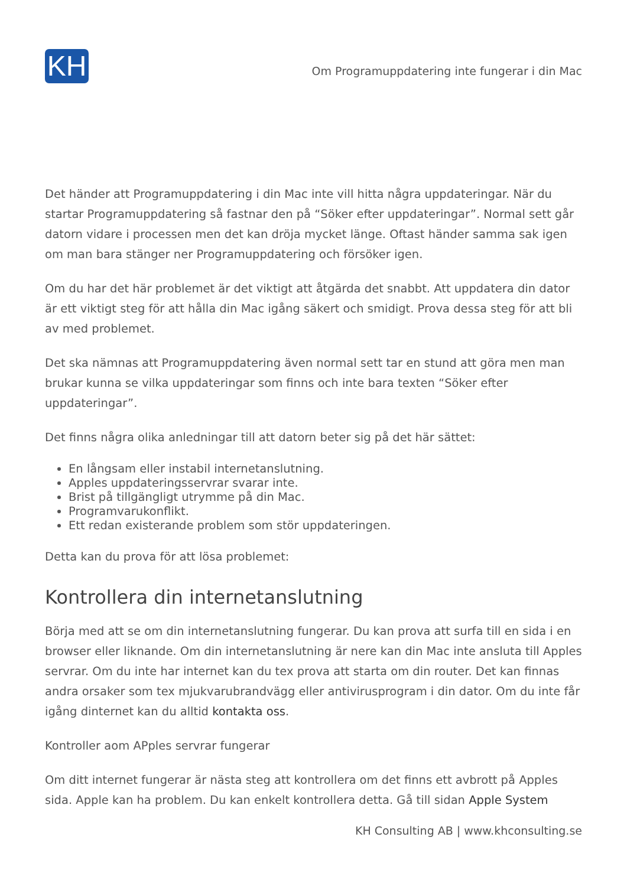KH
Om Programuppdatering inte fungerar i din Mac
Det händer att Programuppdatering i din Mac inte vill hitta några uppdateringar. När du startar Programuppdatering så fastnar den på “Söker efter uppdateringar”. Normal sett går datorn vidare i processen men det kan dröja mycket länge. Oftast händer samma sak igen om man bara stänger ner Programuppdatering och försöker igen.
Om du har det här problemet är det viktigt att åtgärda det snabbt. Att uppdatera din dator är ett viktigt steg för att hålla din Mac igång säkert och smidigt. Prova dessa steg för att bli av med problemet.
Det ska nämnas att Programuppdatering även normal sett tar en stund att göra men man brukar kunna se vilka uppdateringar som finns och inte bara texten “Söker efter uppdateringar”.
Det finns några olika anledningar till att datorn beter sig på det här sättet:
En långsam eller instabil internetanslutning.
Apples uppdateringsservrar svarar inte.
Brist på tillgängligt utrymme på din Mac.
Programvarukonflikt.
Ett redan existerande problem som stör uppdateringen.
Detta kan du prova för att lösa problemet:
Kontrollera din internetanslutning
Börja med att se om din internetanslutning fungerar. Du kan prova att surfa till en sida i en browser eller liknande. Om din internetanslutning är nere kan din Mac inte ansluta till Apples servrar. Om du inte har internet kan du tex prova att starta om din router. Det kan finnas andra orsaker som tex mjukvarubrandvägg eller antivirusprogram i din dator. Om du inte får igång dinternet kan du alltid kontakta oss.
Kontroller aom APples servrar fungerar
Om ditt internet fungerar är nästa steg att kontrollera om det finns ett avbrott på Apples sida. Apple kan ha problem. Du kan enkelt kontrollera detta. Gå till sidan Apple System
KH Consulting AB | www.khconsulting.se